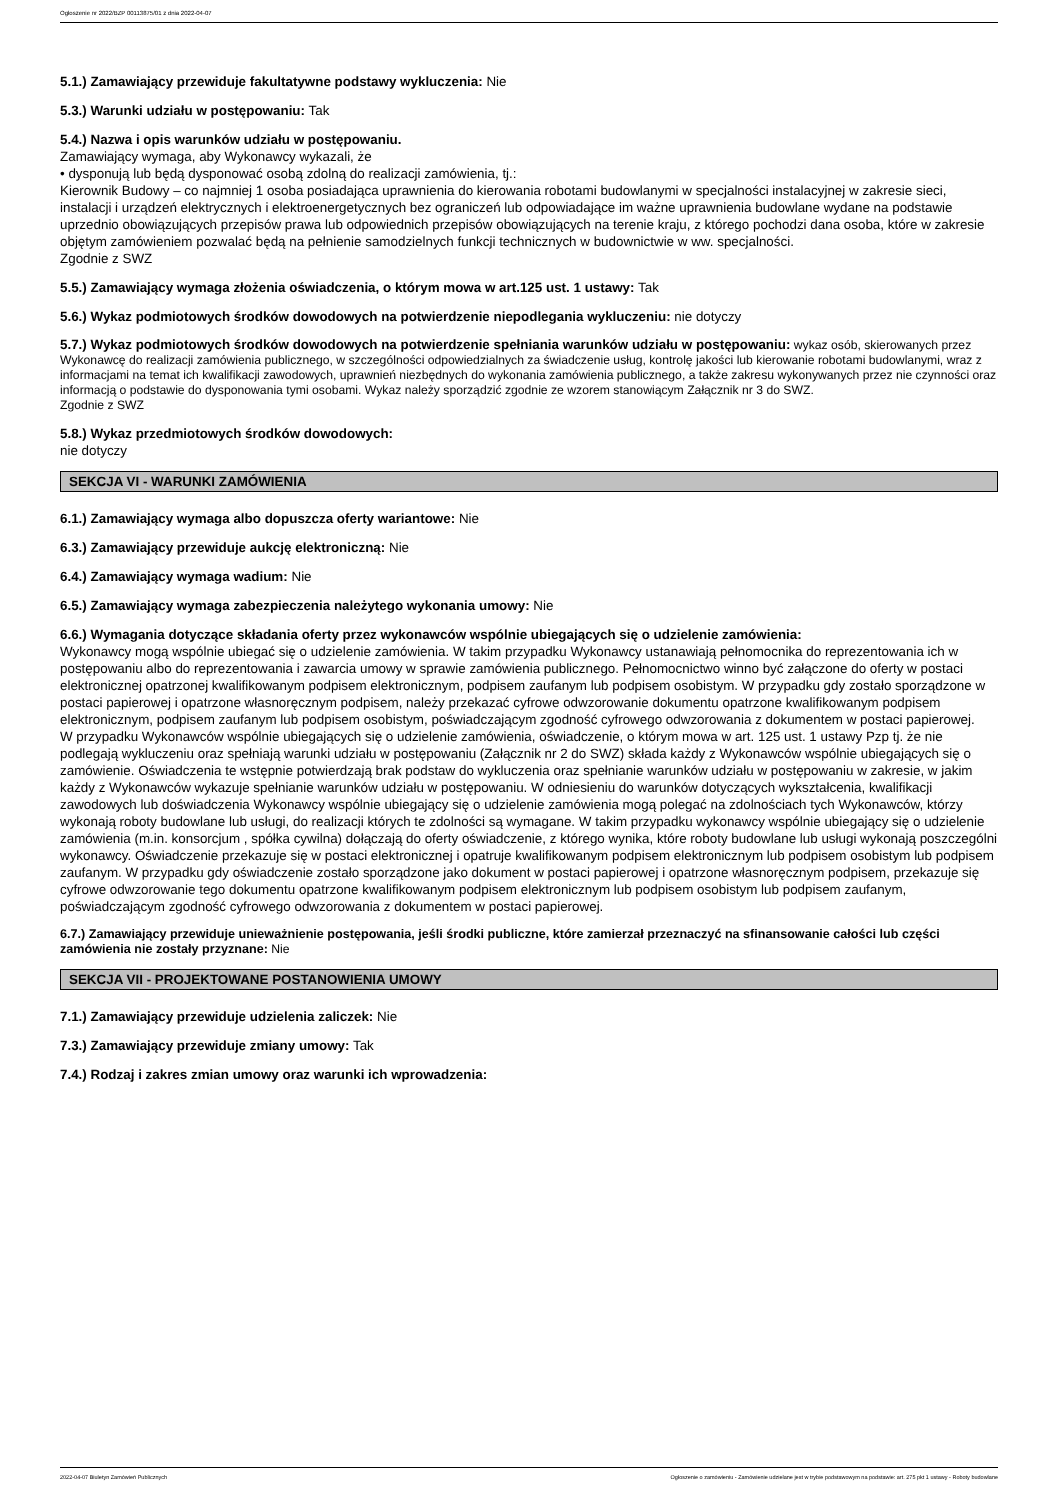Ogłoszenie nr 2022/BZP 00113875/01 z dnia 2022-04-07
5.1.) Zamawiający przewiduje fakultatywne podstawy wykluczenia: Nie
5.3.) Warunki udziału w postępowaniu: Tak
5.4.) Nazwa i opis warunków udziału w postępowaniu.
Zamawiający wymaga, aby Wykonawcy wykazali, że
• dysponują lub będą dysponować osobą zdolną do realizacji zamówienia, tj.:
Kierownik Budowy – co najmniej 1 osoba posiadająca uprawnienia do kierowania robotami budowlanymi w specjalności instalacyjnej w zakresie sieci, instalacji i urządzeń elektrycznych i elektroenergetycznych bez ograniczeń lub odpowiadające im ważne uprawnienia budowlane wydane na podstawie uprzednio obowiązujących przepisów prawa lub odpowiednich przepisów obowiązujących na terenie kraju, z którego pochodzi dana osoba, które w zakresie objętym zamówieniem pozwalać będą na pełnienie samodzielnych funkcji technicznych w budownictwie w ww. specjalności.
Zgodnie z SWZ
5.5.) Zamawiający wymaga złożenia oświadczenia, o którym mowa w art.125 ust. 1 ustawy: Tak
5.6.) Wykaz podmiotowych środków dowodowych na potwierdzenie niepodlegania wykluczeniu: nie dotyczy
5.7.) Wykaz podmiotowych środków dowodowych na potwierdzenie spełniania warunków udziału w postępowaniu: wykaz osób, skierowanych przez Wykonawcę do realizacji zamówienia publicznego, w szczególności odpowiedzialnych za świadczenie usług, kontrolę jakości lub kierowanie robotami budowlanymi, wraz z informacjami na temat ich kwalifikacji zawodowych, uprawnień niezbędnych do wykonania zamówienia publicznego, a także zakresu wykonywanych przez nie czynności oraz informacją o podstawie do dysponowania tymi osobami. Wykaz należy sporządzić zgodnie ze wzorem stanowiącym Załącznik nr 3 do SWZ.
Zgodnie z SWZ
5.8.) Wykaz przedmiotowych środków dowodowych:
nie dotyczy
SEKCJA VI - WARUNKI ZAMÓWIENIA
6.1.) Zamawiający wymaga albo dopuszcza oferty wariantowe: Nie
6.3.) Zamawiający przewiduje aukcję elektroniczną: Nie
6.4.) Zamawiający wymaga wadium: Nie
6.5.) Zamawiający wymaga zabezpieczenia należytego wykonania umowy: Nie
6.6.) Wymagania dotyczące składania oferty przez wykonawców wspólnie ubiegających się o udzielenie zamówienia:
Wykonawcy mogą wspólnie ubiegać się o udzielenie zamówienia. W takim przypadku Wykonawcy ustanawiają pełnomocnika do reprezentowania ich w postępowaniu albo do reprezentowania i zawarcia umowy w sprawie zamówienia publicznego. Pełnomocnictwo winno być załączone do oferty w postaci elektronicznej opatrzonej kwalifikowanym podpisem elektronicznym, podpisem zaufanym lub podpisem osobistym. W przypadku gdy zostało sporządzone w postaci papierowej i opatrzone własnoręcznym podpisem, należy przekazać cyfrowe odwzorowanie dokumentu opatrzone kwalifikowanym podpisem elektronicznym, podpisem zaufanym lub podpisem osobistym, poświadczającym zgodność cyfrowego odwzorowania z dokumentem w postaci papierowej.
W przypadku Wykonawców wspólnie ubiegających się o udzielenie zamówienia, oświadczenie, o którym mowa w art. 125 ust. 1 ustawy Pzp tj. że nie podlegają wykluczeniu oraz spełniają warunki udziału w postępowaniu (Załącznik nr 2 do SWZ) składa każdy z Wykonawców wspólnie ubiegających się o zamówienie. Oświadczenia te wstępnie potwierdzają brak podstaw do wykluczenia oraz spełnianie warunków udziału w postępowaniu w zakresie, w jakim każdy z Wykonawców wykazuje spełnianie warunków udziału w postępowaniu. W odniesieniu do warunków dotyczących wykształcenia, kwalifikacji zawodowych lub doświadczenia Wykonawcy wspólnie ubiegający się o udzielenie zamówienia mogą polegać na zdolnościach tych Wykonawców, którzy wykonają roboty budowlane lub usługi, do realizacji których te zdolności są wymagane. W takim przypadku wykonawcy wspólnie ubiegający się o udzielenie zamówienia (m.in. konsorcjum , spółka cywilna) dołączają do oferty oświadczenie, z którego wynika, które roboty budowlane lub usługi wykonają poszczególni wykonawcy. Oświadczenie przekazuje się w postaci elektronicznej i opatruje kwalifikowanym podpisem elektronicznym lub podpisem osobistym lub podpisem zaufanym. W przypadku gdy oświadczenie zostało sporządzone jako dokument w postaci papierowej i opatrzone własnoręcznym podpisem, przekazuje się cyfrowe odwzorowanie tego dokumentu opatrzone kwalifikowanym podpisem elektronicznym lub podpisem osobistym lub podpisem zaufanym, poświadczającym zgodność cyfrowego odwzorowania z dokumentem w postaci papierowej.
6.7.) Zamawiający przewiduje unieważnienie postępowania, jeśli środki publiczne, które zamierzał przeznaczyć na sfinansowanie całości lub części zamówienia nie zostały przyznane: Nie
SEKCJA VII - PROJEKTOWANE POSTANOWIENIA UMOWY
7.1.) Zamawiający przewiduje udzielenia zaliczek: Nie
7.3.) Zamawiający przewiduje zmiany umowy: Tak
7.4.) Rodzaj i zakres zmian umowy oraz warunki ich wprowadzenia:
2022-04-07 Biuletyn Zamówień Publicznych Ogłoszenie o zamówieniu - Zamówienie udzielane jest w trybie podstawowym na podstawie: art. 275 pkt 1 ustawy - Roboty budowlane